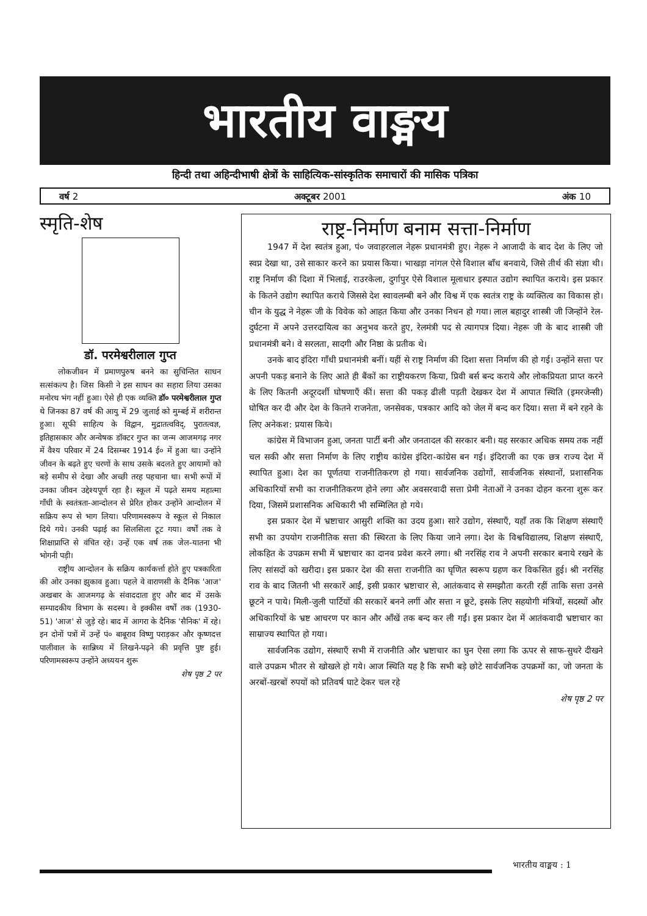भारतीय वाङ्मय
हिन्दी तथा अहिन्दीभाषी क्षेत्रों के साहित्यिक-सांस्कृतिक समाचारों की मासिक पत्रिका
वर्ष 2 अक्टूबर 2001 अंक 10
स्मृति-शेष
डॉ. परमेश्वरीलाल गुप्त
लोकजीवन में प्रमाणपुरुष बनने का सुचिन्तित साधन सत्संकल्प है। जिस किसी ने इस साधन का सहारा लिया उसका मनोरथ भंग नहीं हुआ। ऐसे ही एक व्यक्ति डॉ० परमेश्वरीलाल गुप्त थे जिनका 87 वर्ष की आयु में 29 जुलाई को मुम्बई में शरीरान्त हुआ। सूफी साहित्य के विद्वान, मुद्रातत्वविद्, पुरातत्वज्ञ, इतिहासकार और अन्वेषक डॉक्टर गुप्त का जन्म आजमगढ़ नगर में वैश्य परिवार में 24 दिसम्बर 1914 ई० में हुआ था। उन्होंने जीवन के बढ़ते हुए चरणों के साथ उसके बदलते हुए आयामों को बड़े समीप से देखा और अच्छी तरह पहचाना था। सभी रूपों में उनका जीवन उद्देश्यपूर्ण रहा है। स्कूल में पढ़ते समय महात्मा गाँधी के स्वतंत्रता-आन्दोलन से प्रेरित होकर उन्होंने आन्दोलन में सक्रिय रूप से भाग लिया। परिणामस्वरूप वे स्कूल से निकाल दिये गये। उनकी पढ़ाई का सिलसिला टूट गया। वर्षों तक वे शिक्षाप्राप्ति से वंचित रहे। उन्हें एक वर्ष तक जेल-यातना भी भोगनी पड़ी।
राष्ट्रीय आन्दोलन के सक्रिय कार्यकर्त्ता होते हुए पत्रकारिता की ओर उनका झुकाव हुआ। पहले वे वाराणसी के दैनिक 'आज' अखबार के आजमगढ़ के संवाददाता हुए और बाद में उसके सम्पादकीय विभाग के सदस्य। वे इक्कीस वर्षों तक (1930-51) 'आज' से जुड़े रहे। बाद में आगरा के दैनिक 'सैनिक' में रहे। इन दोनों पत्रों में उन्हें पं० बाबूराव विष्णु पराड़कर और कृष्णदत्त पालीवाल के सान्निध्य में लिखने-पढ़ने की प्रवृत्ति पुष्ट हुई। परिणामस्वरूप उन्होंने अध्ययन शुरू
शेष पृष्ठ 2 पर
राष्ट्र-निर्माण बनाम सत्ता-निर्माण
1947 में देश स्वतंत्र हुआ, पं० जवाहरलाल नेहरू प्रधानमंत्री हुए। नेहरू ने आजादी के बाद देश के लिए जो स्वप्न देखा था, उसे साकार करने का प्रयास किया। भाखड़ा नांगल ऐसे विशाल बाँध बनवाये, जिसे तीर्थ की संज्ञा थी। राष्ट्र निर्माण की दिशा में भिलाई, राउरकेला, दुर्गापुर ऐसे विशाल मूलाधार इस्पात उद्योग स्थापित कराये। इस प्रकार के कितने उद्योग स्थापित कराये जिससे देश स्वावलम्बी बने और विश्व में एक स्वतंत्र राष्ट्र के व्यक्तित्व का विकास हो। चीन के युद्ध ने नेहरू जी के विवेक को आहत किया और उनका निधन हो गया। लाल बहादुर शास्त्री जी जिन्होंने रेल-दुर्घटना में अपने उत्तरदायित्व का अनुभव करते हुए, रेलमंत्री पद से त्यागपत्र दिया। नेहरू जी के बाद शास्त्री जी प्रधानमंत्री बने। वे सरलता, सादगी और निष्ठा के प्रतीक थे।
उनके बाद इंदिरा गाँधी प्रधानमंत्री बनीं। यहीं से राष्ट्र निर्माण की दिशा सत्ता निर्माण की हो गई। उन्होंने सत्ता पर अपनी पकड़ बनाने के लिए आते ही बैंकों का राष्ट्रीयकरण किया, प्रिवी बर्स बन्द कराये और लोकप्रियता प्राप्त करने के लिए कितनी अदूरदर्शी घोषणाएँ कीं। सत्ता की पकड़ ढीली पड़ती देखकर देश में आपात स्थिति (इमरजेन्सी) घोषित कर दी और देश के कितने राजनेता, जनसेवक, पत्रकार आदि को जेल में बन्द कर दिया। सत्ता में बने रहने के लिए अनेकश: प्रयास किये।
कांग्रेस में विभाजन हुआ, जनता पार्टी बनी और जनतादल की सरकार बनी। यह सरकार अधिक समय तक नहीं चल सकी और सत्ता निर्माण के लिए राष्ट्रीय कांग्रेस इंदिरा-कांग्रेस बन गई। इंदिराजी का एक छत्र राज्य देश में स्थापित हुआ। देश का पूर्णतया राजनीतिकरण हो गया। सार्वजनिक उद्योगों, सार्वजनिक संस्थानों, प्रशासनिक अधिकारियों सभी का राजनीतिकरण होने लगा और अवसरवादी सत्ता प्रेमी नेताओं ने उनका दोहन करना शुरू कर दिया, जिसमें प्रशासनिक अधिकारी भी सम्मिलित हो गये।
इस प्रकार देश में भ्रष्टाचार आसुरी शक्ति का उदय हुआ। सारे उद्योग, संस्थाएँ, यहाँ तक कि शिक्षण संस्थाएँ सभी का उपयोग राजनीतिक सत्ता की स्थिरता के लिए किया जाने लगा। देश के विश्वविद्यालय, शिक्षण संस्थाएँ, लोकहित के उपक्रम सभी में भ्रष्टाचार का दानव प्रवेश करने लगा। श्री नरसिंह राव ने अपनी सरकार बनाये रखने के लिए सांसदों को खरीदा। इस प्रकार देश की सत्ता राजनीति का घृणित स्वरूप ग्रहण कर विकसित हुई। श्री नरसिंह राव के बाद जितनी भी सरकारें आईं, इसी प्रकार भ्रष्टाचार से, आतंकवाद से समझौता करती रहीं ताकि सत्ता उनसे छूटने न पाये। मिली-जुली पार्टियों की सरकारें बनने लगीं और सत्ता न छूटे, इसके लिए सहयोगी मंत्रियों, सदस्यों और अधिकारियों के भ्रष्ट आचरण पर कान और आँखें तक बन्द कर ली गईं। इस प्रकार देश में आतंकवादी भ्रष्टाचार का साम्राज्य स्थापित हो गया।
सार्वजनिक उद्योग, संस्थाएँ सभी में राजनीति और भ्रष्टाचार का घुन ऐसा लगा कि ऊपर से साफ-सुथरे दीखने वाले उपक्रम भीतर से खोखले हो गये। आज स्थिति यह है कि सभी बड़े छोटे सार्वजनिक उपक्रमों का, जो जनता के अरबों-खरबों रुपयों को प्रतिवर्ष घाटे देकर चल रहे
शेष पृष्ठ 2 पर
भारतीय वाङ्मय : 1